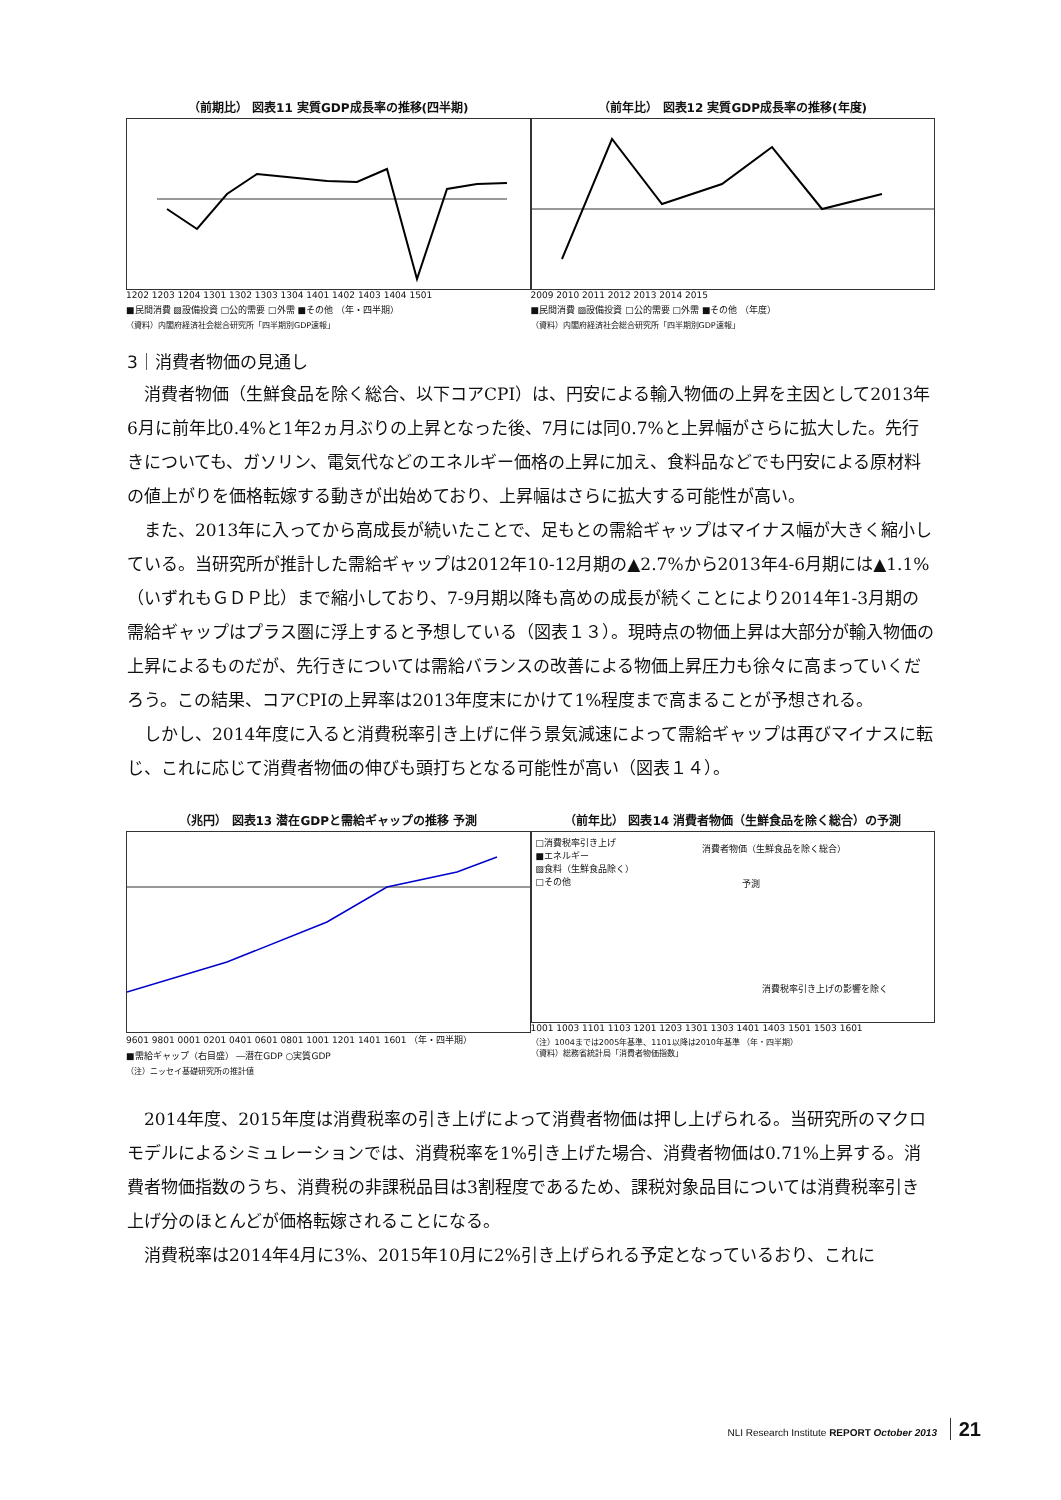（前期比） 図表11 実質GDP成長率の推移(四半期)
1202 1203 1204 1301 1302 1303 1304 1401 1402 1403 1404 1501
■民間消費 ▨設備投資 □公的需要 □外需 ■その他 （年・四半期）
（資料）内閣府経済社会総合研究所「四半期別GDP速報」
（前年比） 図表12 実質GDP成長率の推移(年度)
2009 2010 2011 2012 2013 2014 2015
■民間消費 ▨設備投資 □公的需要 □外需 ■その他 （年度）
（資料）内閣府経済社会総合研究所「四半期別GDP速報」
3｜消費者物価の見通し
消費者物価（生鮮食品を除く総合、以下コアCPI）は、円安による輸入物価の上昇を主因として2013年6月に前年比0.4%と1年2ヵ月ぶりの上昇となった後、7月には同0.7%と上昇幅がさらに拡大した。先行きについても、ガソリン、電気代などのエネルギー価格の上昇に加え、食料品などでも円安による原材料の値上がりを価格転嫁する動きが出始めており、上昇幅はさらに拡大する可能性が高い。
また、2013年に入ってから高成長が続いたことで、足もとの需給ギャップはマイナス幅が大きく縮小している。当研究所が推計した需給ギャップは2012年10-12月期の▲2.7%から2013年4-6月期には▲1.1%（いずれもＧＤＰ比）まで縮小しており、7-9月期以降も高めの成長が続くことにより2014年1-3月期の需給ギャップはプラス圏に浮上すると予想している（図表１３）。現時点の物価上昇は大部分が輸入物価の上昇によるものだが、先行きについては需給バランスの改善による物価上昇圧力も徐々に高まっていくだろう。この結果、コアCPIの上昇率は2013年度末にかけて1%程度まで高まることが予想される。
しかし、2014年度に入ると消費税率引き上げに伴う景気減速によって需給ギャップは再びマイナスに転じ、これに応じて消費者物価の伸びも頭打ちとなる可能性が高い（図表１４）。
（兆円） 図表13 潜在GDPと需給ギャップの推移 予測
9601 9801 0001 0201 0401 0601 0801 1001 1201 1401 1601 （年・四半期）
■需給ギャップ（右目盛） ―潜在GDP ○実質GDP
（注）ニッセイ基礎研究所の推計値
（前年比） 図表14 消費者物価（生鮮食品を除く総合）の予測
□消費税率引き上げ
■エネルギー
▧食料（生鮮食品除く）
□その他
消費者物価（生鮮食品を除く総合）
予測
消費税率引き上げの影響を除く
1001 1003 1101 1103 1201 1203 1301 1303 1401 1403 1501 1503 1601
（注）1004までは2005年基準、1101以降は2010年基準 （年・四半期）
（資料）総務省統計局「消費者物価指数」
2014年度、2015年度は消費税率の引き上げによって消費者物価は押し上げられる。当研究所のマクロモデルによるシミュレーションでは、消費税率を1%引き上げた場合、消費者物価は0.71%上昇する。消費者物価指数のうち、消費税の非課税品目は3割程度であるため、課税対象品目については消費税率引き上げ分のほとんどが価格転嫁されることになる。
消費税率は2014年4月に3%、2015年10月に2%引き上げられる予定となっているおり、これに
NLI Research Institute REPORT October 2013 21